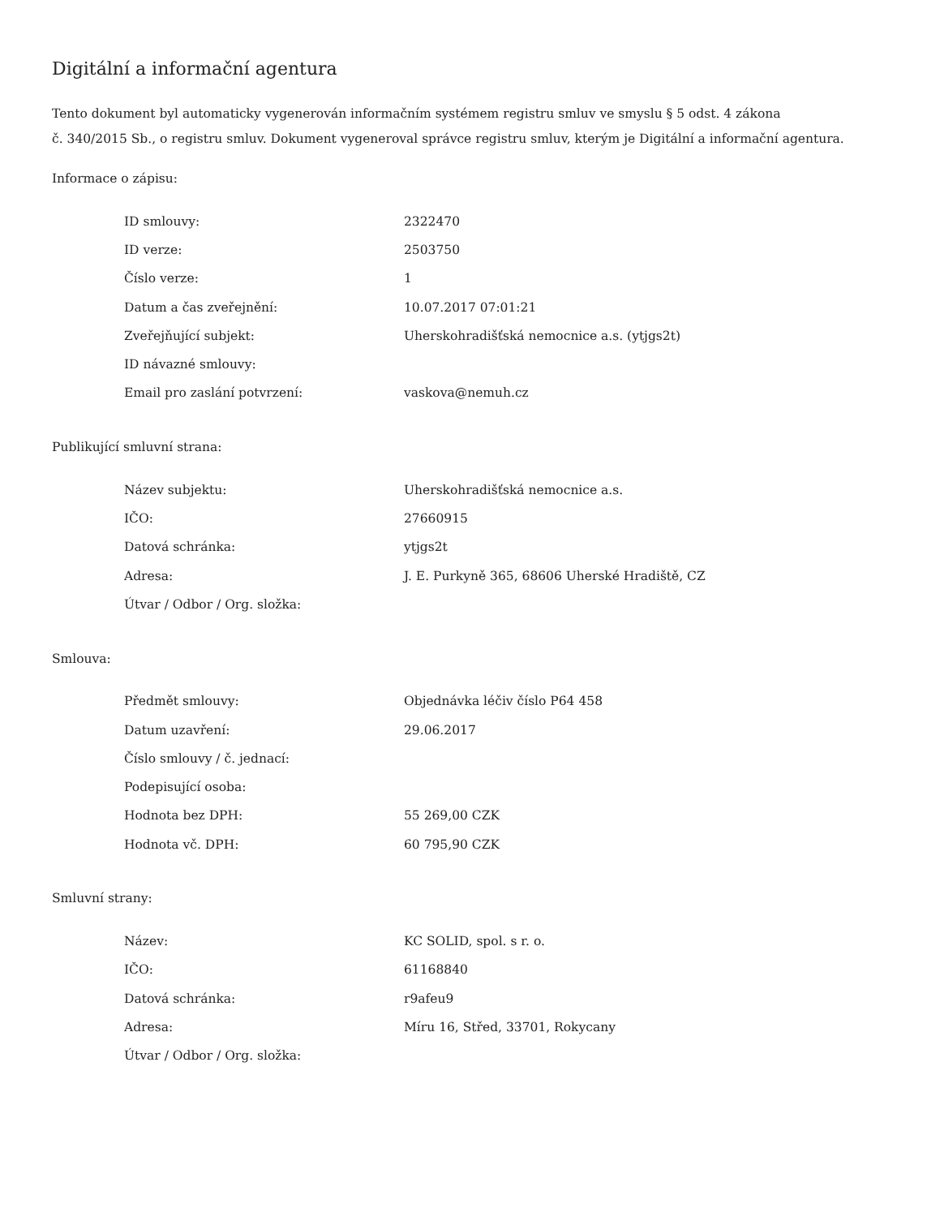Digitální a informační agentura
Tento dokument byl automaticky vygenerován informačním systémem registru smluv ve smyslu § 5 odst. 4 zákona
č. 340/2015 Sb., o registru smluv. Dokument vygeneroval správce registru smluv, kterým je Digitální a informační agentura.
Informace o zápisu:
| ID smlouvy: | 2322470 |
| ID verze: | 2503750 |
| Číslo verze: | 1 |
| Datum a čas zveřejnění: | 10.07.2017 07:01:21 |
| Zveřejňující subjekt: | Uherskohradišťská nemocnice a.s. (ytjgs2t) |
| ID návazné smlouvy: | |
| Email pro zaslání potvrzení: | vaskova@nemuh.cz |
Publikující smluvní strana:
| Název subjektu: | Uherskohradišťská nemocnice a.s. |
| IČO: | 27660915 |
| Datová schránka: | ytjgs2t |
| Adresa: | J. E. Purkyně 365, 68606 Uherské Hradiště, CZ |
| Útvar / Odbor / Org. složka: | |
Smlouva:
| Předmět smlouvy: | Objednávka léčiv číslo P64 458 |
| Datum uzavření: | 29.06.2017 |
| Číslo smlouvy / č. jednací: | |
| Podepisující osoba: | |
| Hodnota bez DPH: | 55 269,00 CZK |
| Hodnota vč. DPH: | 60 795,90 CZK |
Smluvní strany:
| Název: | KC SOLID, spol. s r. o. |
| IČO: | 61168840 |
| Datová schránka: | r9afeu9 |
| Adresa: | Míru 16, Střed, 33701, Rokycany |
| Útvar / Odbor / Org. složka: | |